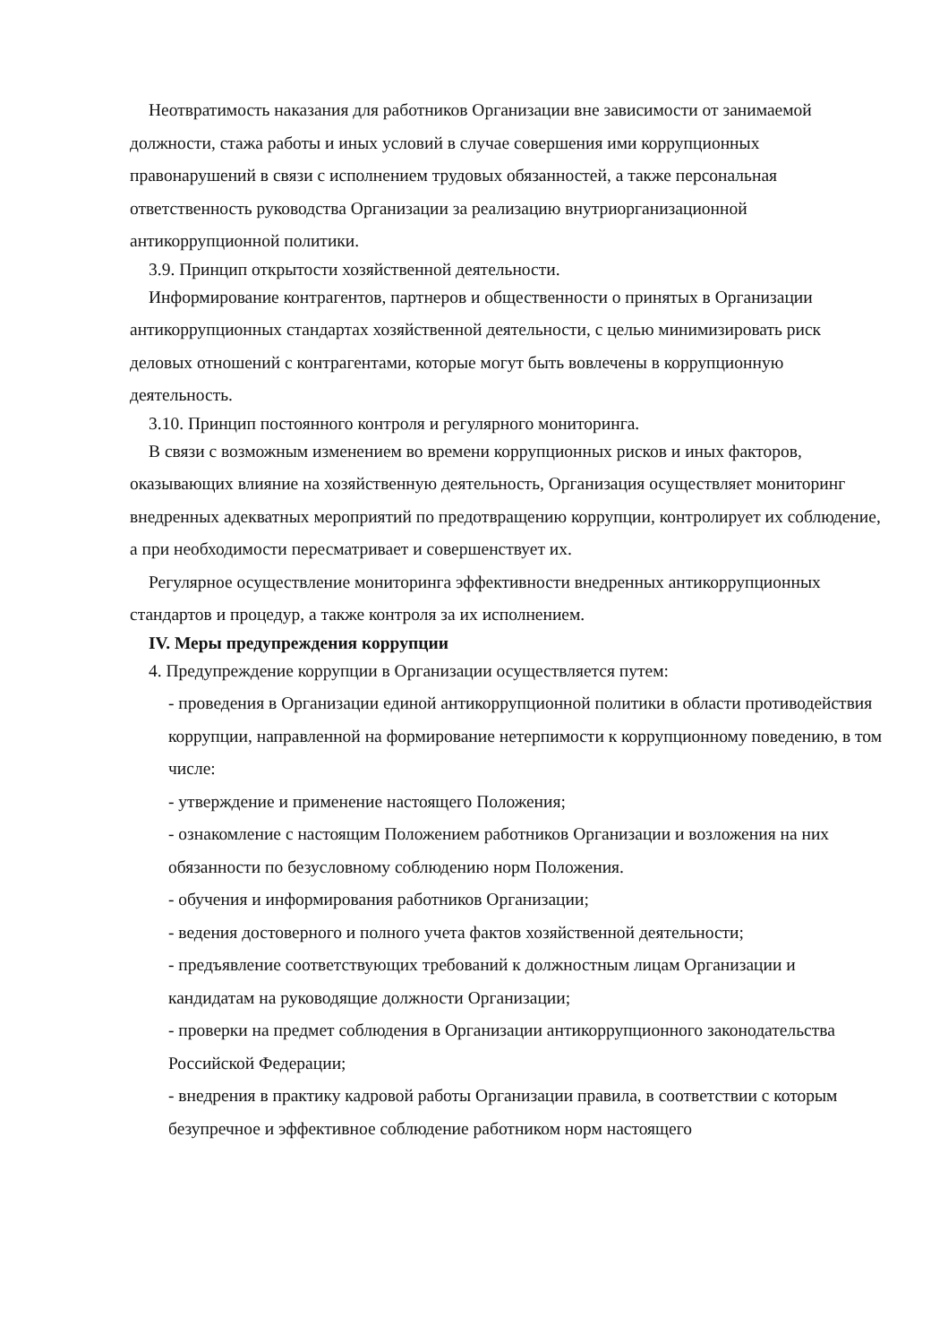Неотвратимость наказания для работников Организации вне зависимости от занимаемой должности, стажа работы и иных условий в случае совершения ими коррупционных правонарушений в связи с исполнением трудовых обязанностей, а также персональная ответственность руководства Организации за реализацию внутриорганизационной антикоррупционной политики.
3.9. Принцип открытости хозяйственной деятельности.
Информирование контрагентов, партнеров и общественности о принятых в Организации антикоррупционных стандартах хозяйственной деятельности, с целью минимизировать риск деловых отношений с контрагентами, которые могут быть вовлечены в коррупционную деятельность.
3.10. Принцип постоянного контроля и регулярного мониторинга.
В связи с возможным изменением во времени коррупционных рисков и иных факторов, оказывающих влияние на хозяйственную деятельность, Организация осуществляет мониторинг внедренных адекватных мероприятий по предотвращению коррупции, контролирует их соблюдение, а при необходимости пересматривает и совершенствует их.
Регулярное осуществление мониторинга эффективности внедренных антикоррупционных стандартов и процедур, а также контроля за их исполнением.
IV. Меры предупреждения коррупции
4. Предупреждение коррупции в Организации осуществляется путем:
- проведения в Организации единой антикоррупционной политики в области противодействия коррупции, направленной на формирование нетерпимости к коррупционному поведению, в том числе:
- утверждение и применение настоящего Положения;
- ознакомление с настоящим Положением работников Организации и возложения на них обязанности по безусловному соблюдению норм Положения.
- обучения и информирования работников Организации;
- ведения достоверного и полного учета фактов хозяйственной деятельности;
- предъявление соответствующих требований к должностным лицам Организации и кандидатам на руководящие должности Организации;
- проверки на предмет соблюдения в Организации антикоррупционного законодательства Российской Федерации;
- внедрения в практику кадровой работы Организации правила, в соответствии с которым безупречное и эффективное соблюдение работником норм настоящего